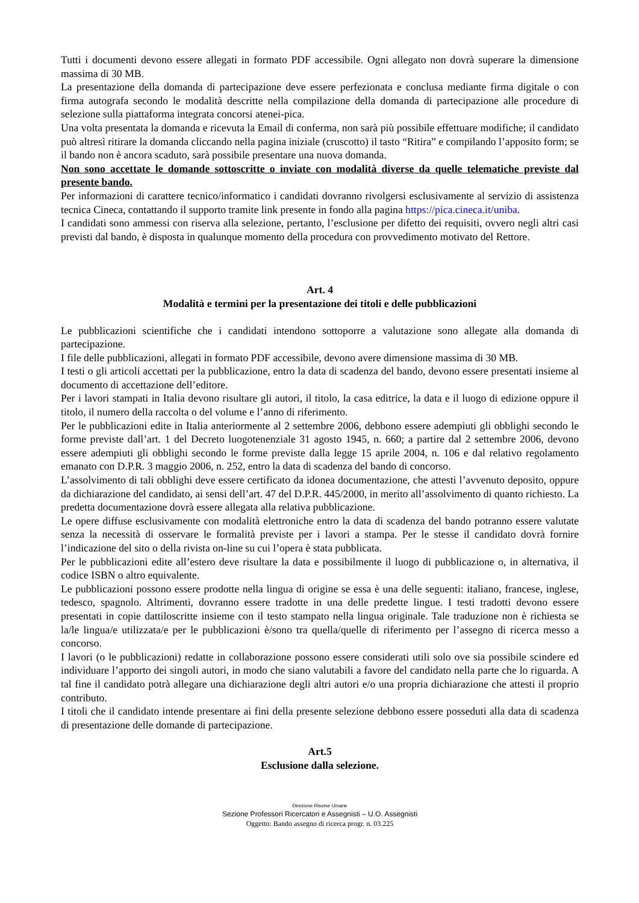Tutti i documenti devono essere allegati in formato PDF accessibile. Ogni allegato non dovrà superare la dimensione massima di 30 MB.
La presentazione della domanda di partecipazione deve essere perfezionata e conclusa mediante firma digitale o con firma autografa secondo le modalità descritte nella compilazione della domanda di partecipazione alle procedure di selezione sulla piattaforma integrata concorsi atenei-pica.
Una volta presentata la domanda e ricevuta la Email di conferma, non sarà più possibile effettuare modifiche; il candidato può altresì ritirare la domanda cliccando nella pagina iniziale (cruscotto) il tasto “Ritira” e compilando l’apposito form; se il bando non è ancora scaduto, sarà possibile presentare una nuova domanda.
Non sono accettate le domande sottoscritte o inviate con modalità diverse da quelle telematiche previste dal presente bando.
Per informazioni di carattere tecnico/informatico i candidati dovranno rivolgersi esclusivamente al servizio di assistenza tecnica Cineca, contattando il supporto tramite link presente in fondo alla pagina https://pica.cineca.it/uniba.
I candidati sono ammessi con riserva alla selezione, pertanto, l’esclusione per difetto dei requisiti, ovvero negli altri casi previsti dal bando, è disposta in qualunque momento della procedura con provvedimento motivato del Rettore.
Art. 4
Modalità e termini per la presentazione dei titoli e delle pubblicazioni
Le pubblicazioni scientifiche che i candidati intendono sottoporre a valutazione sono allegate alla domanda di partecipazione.
I file delle pubblicazioni, allegati in formato PDF accessibile, devono avere dimensione massima di 30 MB.
I testi o gli articoli accettati per la pubblicazione, entro la data di scadenza del bando, devono essere presentati insieme al documento di accettazione dell’editore.
Per i lavori stampati in Italia devono risultare gli autori, il titolo, la casa editrice, la data e il luogo di edizione oppure il titolo, il numero della raccolta o del volume e l’anno di riferimento.
Per le pubblicazioni edite in Italia anteriormente al 2 settembre 2006, debbono essere adempiuti gli obblighi secondo le forme previste dall’art. 1 del Decreto luogotenenziale 31 agosto 1945, n. 660; a partire dal 2 settembre 2006, devono essere adempiuti gli obblighi secondo le forme previste dalla legge 15 aprile 2004, n. 106 e dal relativo regolamento emanato con D.P.R. 3 maggio 2006, n. 252, entro la data di scadenza del bando di concorso.
L’assolvimento di tali obblighi deve essere certificato da idonea documentazione, che attesti l’avvenuto deposito, oppure da dichiarazione del candidato, ai sensi dell’art. 47 del D.P.R. 445/2000, in merito all’assolvimento di quanto richiesto. La predetta documentazione dovrà essere allegata alla relativa pubblicazione.
Le opere diffuse esclusivamente con modalità elettroniche entro la data di scadenza del bando potranno essere valutate senza la necessità di osservare le formalità previste per i lavori a stampa. Per le stesse il candidato dovrà fornire l’indicazione del sito o della rivista on-line su cui l’opera è stata pubblicata.
Per le pubblicazioni edite all’estero deve risultare la data e possibilmente il luogo di pubblicazione o, in alternativa, il codice ISBN o altro equivalente.
Le pubblicazioni possono essere prodotte nella lingua di origine se essa è una delle seguenti: italiano, francese, inglese, tedesco, spagnolo. Altrimenti, dovranno essere tradotte in una delle predette lingue. I testi tradotti devono essere presentati in copie dattiloscritte insieme con il testo stampato nella lingua originale. Tale traduzione non è richiesta se la/le lingua/e utilizzata/e per le pubblicazioni è/sono tra quella/quelle di riferimento per l’assegno di ricerca messo a concorso.
I lavori (o le pubblicazioni) redatte in collaborazione possono essere considerati utili solo ove sia possibile scindere ed individuare l’apporto dei singoli autori, in modo che siano valutabili a favore del candidato nella parte che lo riguarda. A tal fine il candidato potrà allegare una dichiarazione degli altri autori e/o una propria dichiarazione che attesti il proprio contributo.
I titoli che il candidato intende presentare ai fini della presente selezione debbono essere posseduti alla data di scadenza di presentazione delle domande di partecipazione.
Art.5
Esclusione dalla selezione.
Direzione Risorse Umane
Sezione Professori Ricercatori e Assegnisti – U.O. Assegnisti
Oggetto: Bando assegno di ricerca progr. n. 03.225